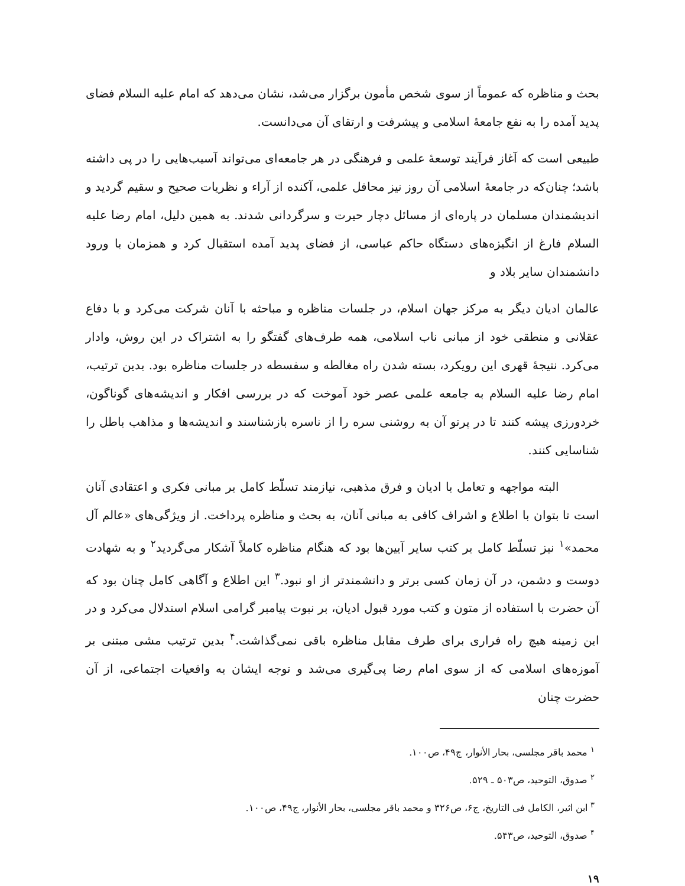بحث و مناظره که عموماً از سوی شخص مأمون برگزار می‌شد، نشان می‌دهد که امام علیه السلام فضای پدید آمده را به نفع جامعۀ اسلامی و پیشرفت و ارتقای آن می‌دانست.
طبیعی است که آغاز فرآیند توسعۀ علمی و فرهنگی در هر جامعه‌ای می‌تواند آسیب‌هایی را در پی داشته باشد؛ چنان‌که در جامعۀ اسلامی آن روز نیز محافل علمی، آکنده از آراء و نظریات صحیح و سقیم گردید و اندیشمندان مسلمان در پاره‌ای از مسائل دچار حیرت و سرگردانی شدند. به همین دلیل، امام رضا علیه السلام فارغ از انگیزه‌های دستگاه حاکم عباسی، از فضای پدید آمده استقبال کرد و همزمان با ورود دانشمندان سایر بلاد و
عالمان ادیان دیگر به مرکز جهان اسلام، در جلسات مناظره و مباحثه با آنان شرکت می‌کرد و با دفاع عقلانی و منطقی خود از مبانی ناب اسلامی، همه طرف‌های گفتگو را به اشتراک در این روش، وادار می‌کرد. نتیجۀ قهری این رویکرد، بسته شدن راه مغالطه و سفسطه در جلسات مناظره بود. بدین ترتیب، امام رضا علیه السلام به جامعه علمی عصر خود آموخت که در بررسی افکار و اندیشه‌های گوناگون، خردورزی پیشه کنند تا در پرتو آن به روشنی سره را از ناسره بازشناسند و اندیشه‌ها و مذاهب باطل را شناسایی کنند.
البته مواجهه و تعامل با ادیان و فرق مذهبی، نیازمند تسلّط کامل بر مبانی فکری و اعتقادی آنان است تا بتوان با اطلاع و اشراف کافی به مبانی آنان، به بحث و مناظره پرداخت. از ویژگی‌های «عالم آل محمد»<sup>۱</sup> نیز تسلّط کامل بر کتب سایر آیین‌ها بود که هنگام مناظره کاملاً آشکار می‌گردید<sup>۲</sup> و به شهادت دوست و دشمن، در آن زمان کسی برتر و دانشمندتر از او نبود.<sup>۳</sup> این اطلاع و آگاهی کامل چنان بود که آن حضرت با استفاده از متون و کتب مورد قبول ادیان، بر نبوت پیامبر گرامی اسلام استدلال می‌کرد و در این زمینه هیچ راه فراری برای طرف مقابل مناظره باقی نمی‌گذاشت.<sup>۴</sup> بدین ترتیب مشی مبتنی بر آموزه‌های اسلامی که از سوی امام رضا پی‌گیری می‌شد و توجه ایشان به واقعیات اجتماعی، از آن حضرت چنان
<sup>۱</sup> محمد باقر مجلسی، بحار الأنوار، ج۴۹، ص۱۰۰.
<sup>۲</sup> صدوق، التوحید، ص۵۰۳ ـ ۵۲۹.
<sup>۳</sup> ابن اثیر، الکامل فی التاریخ، ج۶، ص۳۲۶ و محمد باقر مجلسی، بحار الأنوار، ج۴۹، ص۱۰۰.
<sup>۴</sup> صدوق، التوحید، ص۵۴۳.
۱۹